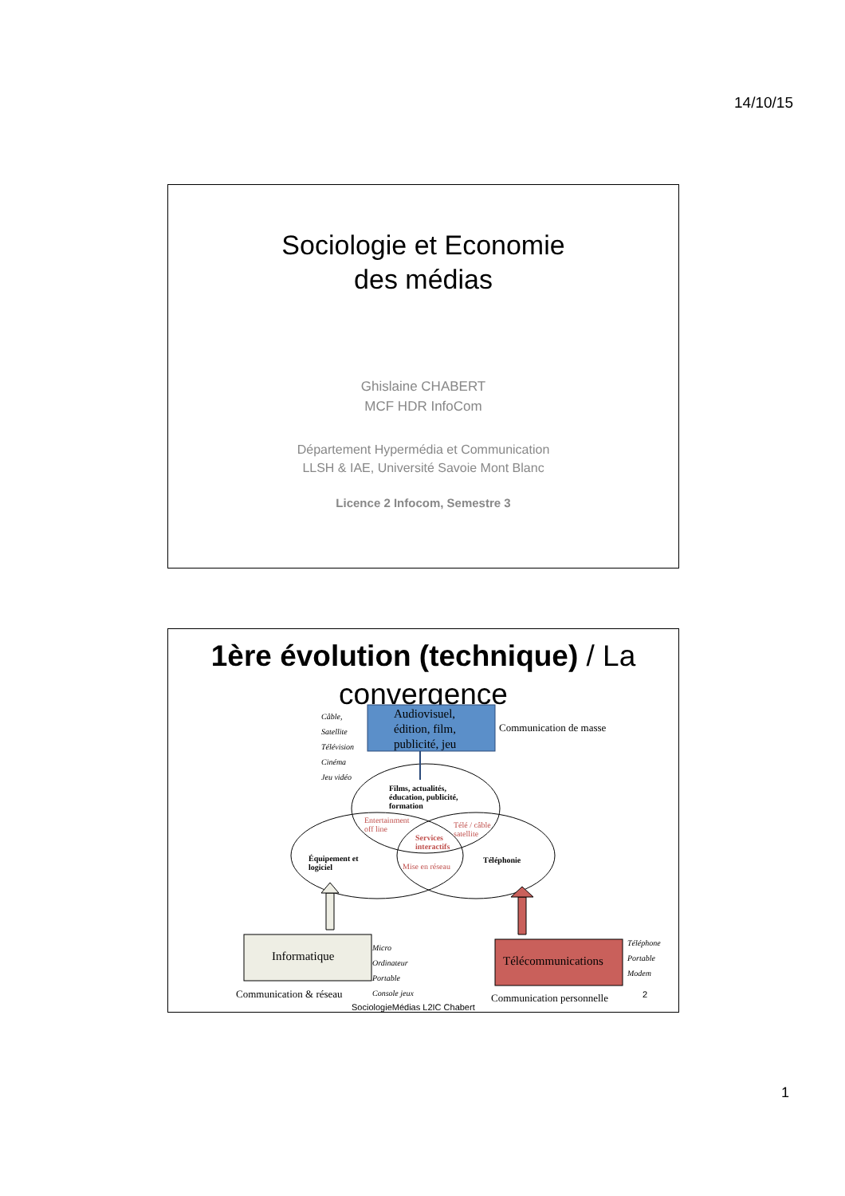14/10/15
Sociologie et Economie
des médias
Ghislaine CHABERT
MCF HDR InfoCom
Département Hypermédia et Communication
LLSH & IAE, Université Savoie Mont Blanc
Licence 2 Infocom, Semestre 3
1ère évolution (technique) / La convergence
Audiovisuel,
édition, film,
publicité, jeu
Câble,
Satellite
Télévision
Cinéma
Jeu vidéo
Communication de masse
Films, actualités,
éducation, publicité,
formation
Entertainment
off line
Télé / câble
satellite
Services
interactifs
Équipement et
logiciel
Mise en réseau
Téléphonie
Informatique
Micro
Ordinateur
Portable
Console jeux
Télécommunications
Téléphone
Portable
Modem
Communication & réseau Communication personnelle 2
SociologieMédias L2IC Chabert
1